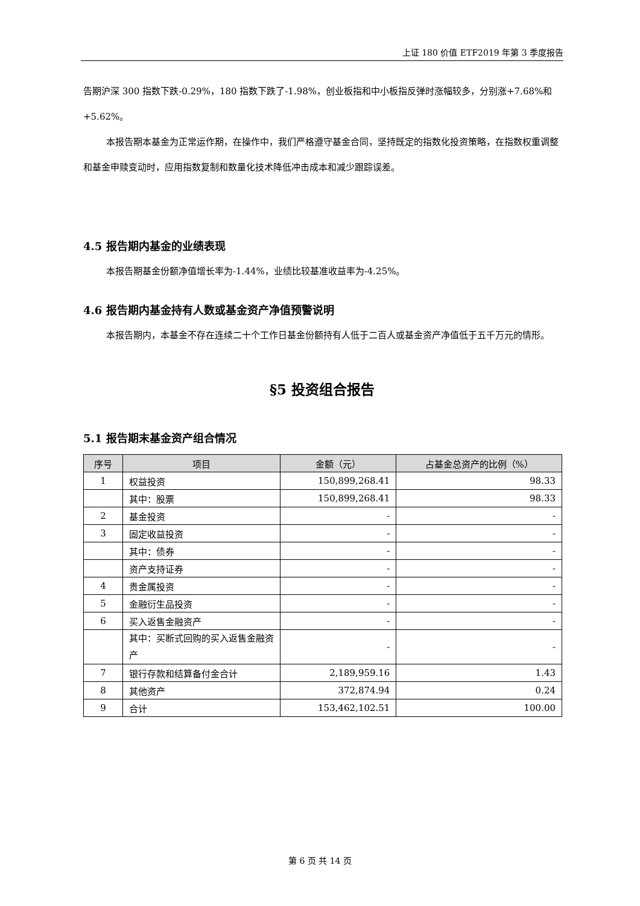上证 180 价值 ETF2019 年第 3 季度报告
告期沪深 300 指数下跌-0.29%，180 指数下跌了-1.98%，创业板指和中小板指反弹时涨幅较多，分别涨+7.68%和+5.62%。
本报告期本基金为正常运作期，在操作中，我们严格遵守基金合同，坚持既定的指数化投资策略，在指数权重调整和基金申赎变动时，应用指数复制和数量化技术降低冲击成本和减少跟踪误差。
4.5 报告期内基金的业绩表现
本报告期基金份额净值增长率为-1.44%，业绩比较基准收益率为-4.25%。
4.6 报告期内基金持有人数或基金资产净值预警说明
本报告期内，本基金不存在连续二十个工作日基金份额持有人低于二百人或基金资产净值低于五千万元的情形。
§5 投资组合报告
5.1 报告期末基金资产组合情况
| 序号 | 项目 | 金额（元） | 占基金总资产的比例（%） |
| --- | --- | --- | --- |
| 1 | 权益投资 | 150,899,268.41 | 98.33 |
| | 其中：股票 | 150,899,268.41 | 98.33 |
| 2 | 基金投资 | - | - |
| 3 | 固定收益投资 | - | - |
| | 其中：债券 | - | - |
| | 资产支持证券 | - | - |
| 4 | 贵金属投资 | - | - |
| 5 | 金融衍生品投资 | - | - |
| 6 | 买入返售金融资产 | - | - |
| | 其中：买断式回购的买入返售金融资产 | - | - |
| 7 | 银行存款和结算备付金合计 | 2,189,959.16 | 1.43 |
| 8 | 其他资产 | 372,874.94 | 0.24 |
| 9 | 合计 | 153,462,102.51 | 100.00 |
第 6 页 共 14 页